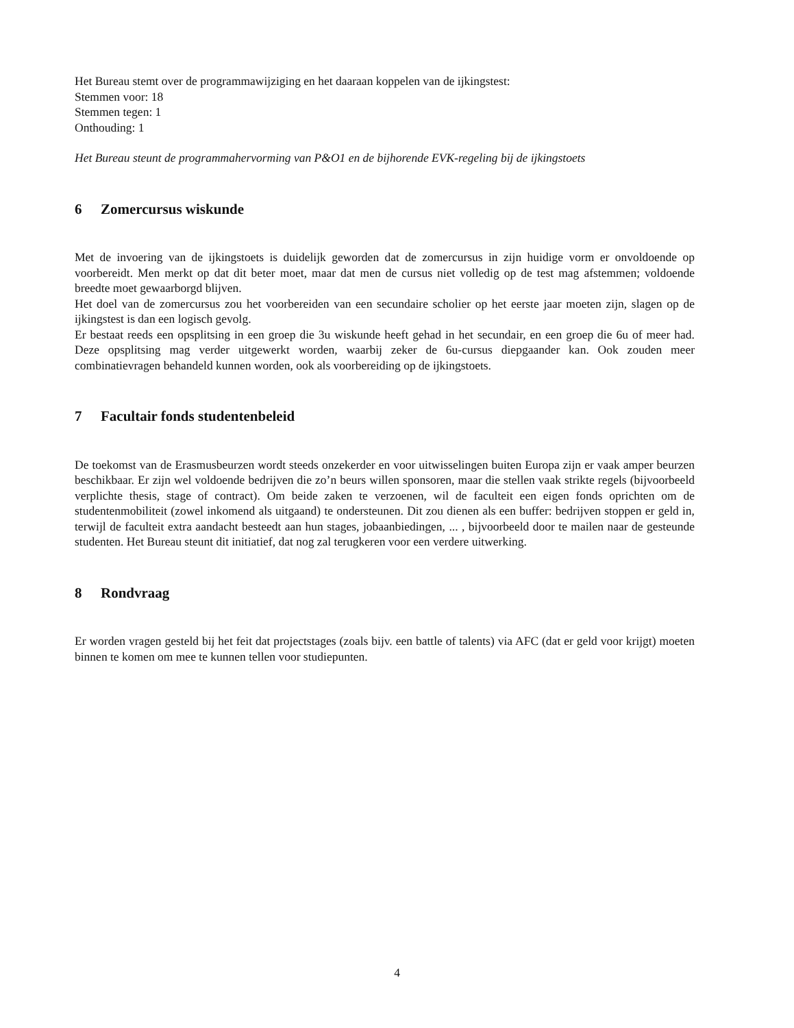Het Bureau stemt over de programmawijziging en het daaraan koppelen van de ijkingstest:
Stemmen voor: 18
Stemmen tegen: 1
Onthouding: 1
Het Bureau steunt de programmahervorming van P&O1 en de bijhorende EVK-regeling bij de ijkingstoets
6 Zomercursus wiskunde
Met de invoering van de ijkingstoets is duidelijk geworden dat de zomercursus in zijn huidige vorm er onvoldoende op voorbereidt. Men merkt op dat dit beter moet, maar dat men de cursus niet volledig op de test mag afstemmen; voldoende breedte moet gewaarborgd blijven.
Het doel van de zomercursus zou het voorbereiden van een secundaire scholier op het eerste jaar moeten zijn, slagen op de ijkingstest is dan een logisch gevolg.
Er bestaat reeds een opsplitsing in een groep die 3u wiskunde heeft gehad in het secundair, en een groep die 6u of meer had. Deze opsplitsing mag verder uitgewerkt worden, waarbij zeker de 6u-cursus diepgaander kan. Ook zouden meer combinatievragen behandeld kunnen worden, ook als voorbereiding op de ijkingstoets.
7 Facultair fonds studentenbeleid
De toekomst van de Erasmusbeurzen wordt steeds onzekerder en voor uitwisselingen buiten Europa zijn er vaak amper beurzen beschikbaar. Er zijn wel voldoende bedrijven die zo’n beurs willen sponsoren, maar die stellen vaak strikte regels (bijvoorbeeld verplichte thesis, stage of contract). Om beide zaken te verzoenen, wil de faculteit een eigen fonds oprichten om de studentenmobiliteit (zowel inkomend als uitgaand) te ondersteunen. Dit zou dienen als een buffer: bedrijven stoppen er geld in, terwijl de faculteit extra aandacht besteedt aan hun stages, jobaanbiedingen, ... , bijvoorbeeld door te mailen naar de gesteunde studenten. Het Bureau steunt dit initiatief, dat nog zal terugkeren voor een verdere uitwerking.
8 Rondvraag
Er worden vragen gesteld bij het feit dat projectstages (zoals bijv. een battle of talents) via AFC (dat er geld voor krijgt) moeten binnen te komen om mee te kunnen tellen voor studiepunten.
4